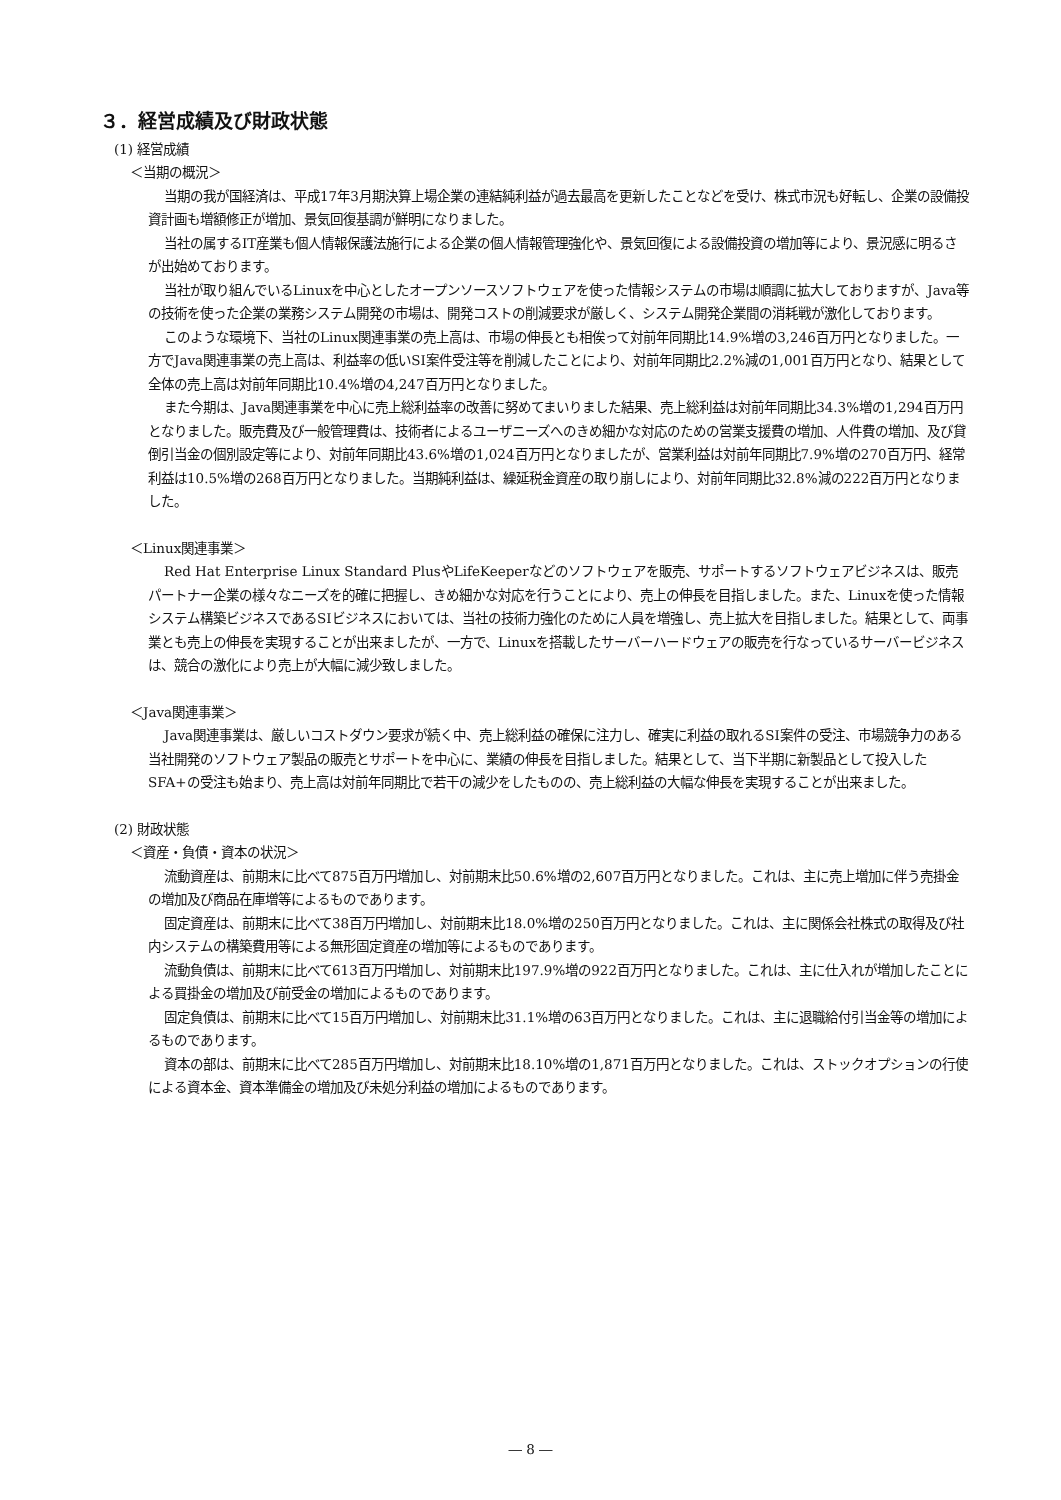３．経営成績及び財政状態
(1) 経営成績
＜当期の概況＞
当期の我が国経済は、平成17年3月期決算上場企業の連結純利益が過去最高を更新したことなどを受け、株式市況も好転し、企業の設備投資計画も増額修正が増加、景気回復基調が鮮明になりました。
当社の属するIT産業も個人情報保護法施行による企業の個人情報管理強化や、景気回復による設備投資の増加等により、景況感に明るさが出始めております。
当社が取り組んでいるLinuxを中心としたオープンソースソフトウェアを使った情報システムの市場は順調に拡大しておりますが、Java等の技術を使った企業の業務システム開発の市場は、開発コストの削減要求が厳しく、システム開発企業間の消耗戦が激化しております。
このような環境下、当社のLinux関連事業の売上高は、市場の伸長とも相俟って対前年同期比14.9%増の3,246百万円となりました。一方でJava関連事業の売上高は、利益率の低いSI案件受注等を削減したことにより、対前年同期比2.2%減の1,001百万円となり、結果として全体の売上高は対前年同期比10.4%増の4,247百万円となりました。
また今期は、Java関連事業を中心に売上総利益率の改善に努めてまいりました結果、売上総利益は対前年同期比34.3%増の1,294百万円となりました。販売費及び一般管理費は、技術者によるユーザニーズへのきめ細かな対応のための営業支援費の増加、人件費の増加、及び貸倒引当金の個別設定等により、対前年同期比43.6%増の1,024百万円となりましたが、営業利益は対前年同期比7.9%増の270百万円、経常利益は10.5%増の268百万円となりました。当期純利益は、繰延税金資産の取り崩しにより、対前年同期比32.8%減の222百万円となりました。
＜Linux関連事業＞
Red Hat Enterprise Linux Standard PlusやLifeKeeperなどのソフトウェアを販売、サポートするソフトウェアビジネスは、販売パートナー企業の様々なニーズを的確に把握し、きめ細かな対応を行うことにより、売上の伸長を目指しました。また、Linuxを使った情報システム構築ビジネスであるSIビジネスにおいては、当社の技術力強化のために人員を増強し、売上拡大を目指しました。結果として、両事業とも売上の伸長を実現することが出来ましたが、一方で、Linuxを搭載したサーバーハードウェアの販売を行なっているサーバービジネスは、競合の激化により売上が大幅に減少致しました。
＜Java関連事業＞
Java関連事業は、厳しいコストダウン要求が続く中、売上総利益の確保に注力し、確実に利益の取れるSI案件の受注、市場競争力のある当社開発のソフトウェア製品の販売とサポートを中心に、業績の伸長を目指しました。結果として、当下半期に新製品として投入したSFA+の受注も始まり、売上高は対前年同期比で若干の減少をしたものの、売上総利益の大幅な伸長を実現することが出来ました。
(2) 財政状態
＜資産・負債・資本の状況＞
流動資産は、前期末に比べて875百万円増加し、対前期末比50.6%増の2,607百万円となりました。これは、主に売上増加に伴う売掛金の増加及び商品在庫増等によるものであります。
固定資産は、前期末に比べて38百万円増加し、対前期末比18.0%増の250百万円となりました。これは、主に関係会社株式の取得及び社内システムの構築費用等による無形固定資産の増加等によるものであります。
流動負債は、前期末に比べて613百万円増加し、対前期末比197.9%増の922百万円となりました。これは、主に仕入れが増加したことによる買掛金の増加及び前受金の増加によるものであります。
固定負債は、前期末に比べて15百万円増加し、対前期末比31.1%増の63百万円となりました。これは、主に退職給付引当金等の増加によるものであります。
資本の部は、前期末に比べて285百万円増加し、対前期末比18.10%増の1,871百万円となりました。これは、ストックオプションの行使による資本金、資本準備金の増加及び未処分利益の増加によるものであります。
― 8 ―